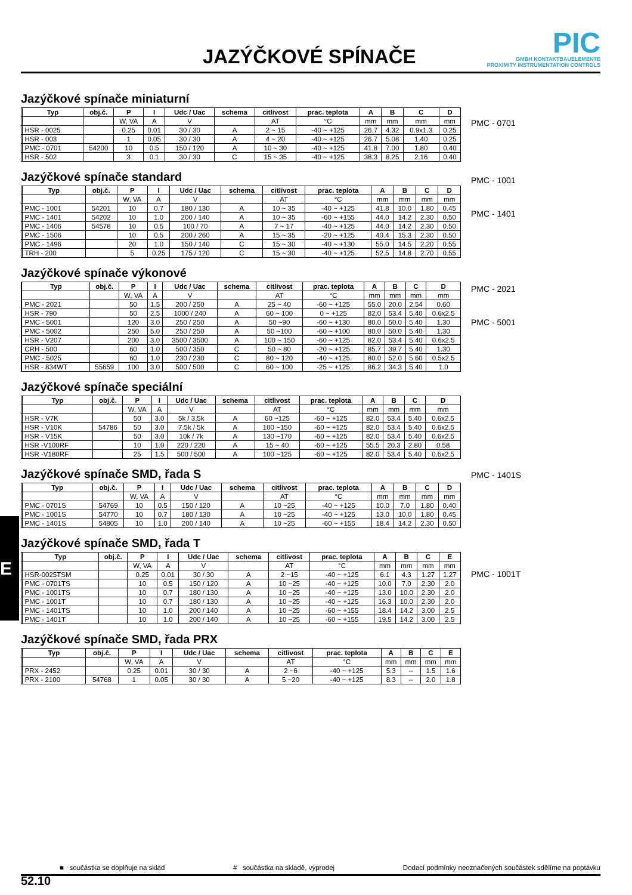JAZÝČKOVÉ SPÍNAČE
PIC
GMBH KONTAKTBAUELEMENTE
PROXIMITY INSTRUMENTATION CONTROLS
Jazýčkové spínače miniaturní
| | Typ | obj.č. | P | I | Udc / Uac | schema | citlivost | prac. teplota | A | B | C | D |
| --- | --- | --- | --- | --- | --- | --- | --- | --- | --- | --- | --- | --- |
| | | | W, VA | A | V | | AT | °C | mm | mm | mm | mm |
| | HSR - 0025 | | 0.25 | 0.01 | 30 / 30 | A | 2 ~ 15 | -40 ~ +125 | 26.7 | 4.32 | 0.9x1.3 | 0.25 |
| | HSR - 003 | | 1 | 0.05 | 30 / 30 | A | 4 ~ 20 | -40 ~ +125 | 26.7 | 5.08 | 1.40 | 0.25 |
| | PMC - 0701 | 54200 | 10 | 0.5 | 150 / 120 | A | 10 ~ 30 | -40 ~ +125 | 41.8 | 7.00 | 1.80 | 0.40 |
| | HSR - 502 | | 3 | 0.1 | 30 / 30 | C | 15 ~ 35 | -40 ~ +125 | 38.3 | 8.25 | 2.16 | 0.40 |
Jazýčkové spínače standard
| | Typ | obj.č. | P | I | Udc / Uac | schema | citlivost | prac. teplota | A | B | C | D |
| --- | --- | --- | --- | --- | --- | --- | --- | --- | --- | --- | --- | --- |
| | | | W, VA | A | V | | AT | °C | mm | mm | mm | mm |
| | PMC - 1001 | 54201 | 10 | 0.7 | 180 / 130 | A | 10 ~ 35 | -40 ~ +125 | 41.8 | 10.0 | 1.80 | 0.45 |
| | PMC - 1401 | 54202 | 10 | 1.0 | 200 / 140 | A | 10 ~ 35 | -60 ~ +155 | 44.0 | 14.2 | 2.30 | 0.50 |
| | PMC - 1406 | 54578 | 10 | 0.5 | 100 / 70 | A | 7 ~ 17 | -40 ~ +125 | 44.0 | 14.2 | 2.30 | 0.50 |
| | PMC - 1506 | | 10 | 0.5 | 200 / 260 | A | 15 ~ 35 | -20 ~ +125 | 40.4 | 15.3 | 2.30 | 0.50 |
| | PMC - 1496 | | 20 | 1.0 | 150 / 140 | C | 15 ~ 30 | -40 ~ +130 | 55.0 | 14.5 | 2.20 | 0.55 |
| | TRH - 200 | | 5 | 0.25 | 175 / 120 | C | 15 ~ 30 | -40 ~ +125 | 52.5 | 14.8 | 2.70 | 0.55 |
Jazýčkové spínače výkonové
| | Typ | obj.č. | P | I | Udc / Uac | schema | citlivost | prac. teplota | A | B | C | D |
| --- | --- | --- | --- | --- | --- | --- | --- | --- | --- | --- | --- | --- |
| | | | W, VA | A | V | | AT | °C | mm | mm | mm | mm |
| | PMC - 2021 | | 50 | 1.5 | 200 / 250 | A | 25 ~ 40 | -60 ~ +125 | 55.0 | 20.0 | 2.54 | 0.60 |
| | HSR - 790 | | 50 | 2.5 | 1000 / 240 | A | 60 ~ 100 | 0 ~ +125 | 82.0 | 53.4 | 5.40 | 0.6x2.5 |
| | PMC - 5001 | | 120 | 3.0 | 250 / 250 | A | 50 ~90 | -60 ~ +130 | 80.0 | 50.0 | 5.40 | 1.30 |
| | PMC - 5002 | | 250 | 5.0 | 250 / 250 | A | 50 ~100 | -60 ~ +100 | 80.0 | 50.0 | 5.40 | 1.30 |
| | HSR - V207 | | 200 | 3.0 | 3500 / 3500 | A | 100 ~ 150 | -60 ~ +125 | 82.0 | 53.4 | 5.40 | 0.6x2.5 |
| | CRH - 500 | | 60 | 1.0 | 500 / 350 | C | 50 ~ 80 | -20 ~ +125 | 85.7 | 39.7 | 5.40 | 1.30 |
| | PMC - 5025 | | 60 | 1.0 | 230 / 230 | C | 80 ~ 120 | -40 ~ +125 | 80.0 | 52.0 | 5.60 | 0.5x2.5 |
| | HSR - 834WT | 55659 | 100 | 3.0 | 500 / 500 | C | 60 ~ 100 | -25 ~ +125 | 86.2 | 34.3 | 5.40 | 1.0 |
Jazýčkové spínače speciální
| | Typ | obj.č. | P | I | Udc / Uac | schema | citlivost | prac. teplota | A | B | C | D |
| --- | --- | --- | --- | --- | --- | --- | --- | --- | --- | --- | --- | --- |
| | | | W, VA | A | V | | AT | °C | mm | mm | mm | mm |
| | HSR - V7K | | 50 | 3.0 | 5k / 3.5k | A | 60 ~125 | -60 ~ +125 | 82.0 | 53.4 | 5.40 | 0.6x2.5 |
| | HSR - V10K | 54786 | 50 | 3.0 | 7.5k / 5k | A | 100 ~150 | -60 ~ +125 | 82.0 | 53.4 | 5.40 | 0.6x2.5 |
| | HSR - V15K | | 50 | 3.0 | 10k / 7k | A | 130 ~170 | -60 ~ +125 | 82.0 | 53.4 | 5.40 | 0.6x2.5 |
| | HSR -V100RF | | 10 | 1.0 | 220 / 220 | A | 15 ~ 40 | -60 ~ +125 | 55.5 | 20.3 | 2.80 | 0.58 |
| | HSR -V180RF | | 25 | 1.5 | 500 / 500 | A | 100 ~125 | -60 ~ +125 | 82.0 | 53.4 | 5.40 | 0.6x2.5 |
Jazýčkové spínače SMD, řada S
| | Typ | obj.č. | P | I | Udc / Uac | schema | citlivost | prac. teplota | A | B | C | D |
| --- | --- | --- | --- | --- | --- | --- | --- | --- | --- | --- | --- | --- |
| | | | W, VA | A | V | | AT | °C | mm | mm | mm | mm |
| | PMC - 0701S | 54769 | 10 | 0.5 | 150 / 120 | A | 10 ~25 | -40 ~ +125 | 10.0 | 7.0 | 1.80 | 0.40 |
| | PMC - 1001S | 54770 | 10 | 0.7 | 180 / 130 | A | 10 ~25 | -40 ~ +125 | 13.0 | 10.0 | 1.80 | 0.45 |
| | PMC - 1401S | 54805 | 10 | 1.0 | 200 / 140 | A | 10 ~25 | -60 ~ +155 | 18.4 | 14.2 | 2.30 | 0.50 |
Jazýčkové spínače SMD, řada T
| | Typ | obj.č. | P | I | Udc / Uac | schema | citlivost | prac. teplota | A | B | C | E |
| --- | --- | --- | --- | --- | --- | --- | --- | --- | --- | --- | --- | --- |
| | | | W, VA | A | V | | AT | °C | mm | mm | mm | mm |
| | HSR-0025TSM | | 0.25 | 0.01 | 30 / 30 | A | 2 ~15 | -40 ~ +125 | 6.1 | 4.3 | 1.27 | 1.27 |
| | PMC - 0701TS | | 10 | 0.5 | 150 / 120 | A | 10 ~25 | -40 ~ +125 | 10.0 | 7.0 | 2.30 | 2.0 |
| | PMC - 1001TS | | 10 | 0.7 | 180 / 130 | A | 10 ~25 | -40 ~ +125 | 13.0 | 10.0 | 2.30 | 2.0 |
| | PMC - 1001T | | 10 | 0.7 | 180 / 130 | A | 10 ~25 | -40 ~ +125 | 16.3 | 10.0 | 2.30 | 2.0 |
| | PMC - 1401TS | | 10 | 1.0 | 200 / 140 | A | 10 ~25 | -60 ~ +155 | 18.4 | 14.2 | 3.00 | 2.5 |
| | PMC - 1401T | | 10 | 1.0 | 200 / 140 | A | 10 ~25 | -60 ~ +155 | 19.5 | 14.2 | 3.00 | 2.5 |
Jazýčkové spínače SMD, řada PRX
| | Typ | obj.č. | P | I | Udc / Uac | schema | citlivost | prac. teplota | A | B | C | E |
| --- | --- | --- | --- | --- | --- | --- | --- | --- | --- | --- | --- | --- |
| | | | W, VA | A | V | | AT | °C | mm | mm | mm | mm |
| | PRX - 2452 | | 0.25 | 0.01 | 30 / 30 | A | 2 ~6 | -40 ~ +125 | 5.3 | -- | 1.5 | 1.6 |
| | PRX - 2100 | 54768 | 1 | 0.05 | 30 / 30 | A | 5 ~20 | -40 ~ +125 | 8.3 | -- | 2.0 | 1.8 |
PMC - 0701
PMC - 1001
PMC - 1401
PMC - 2021
PMC - 5001
PMC - 1401S
PMC - 1001T
E
■ součástka se doplňuje na sklad # součástka na skladě, výprodej Dodací podmínky neoznačených součástek sdělíme na poptávku
52.10